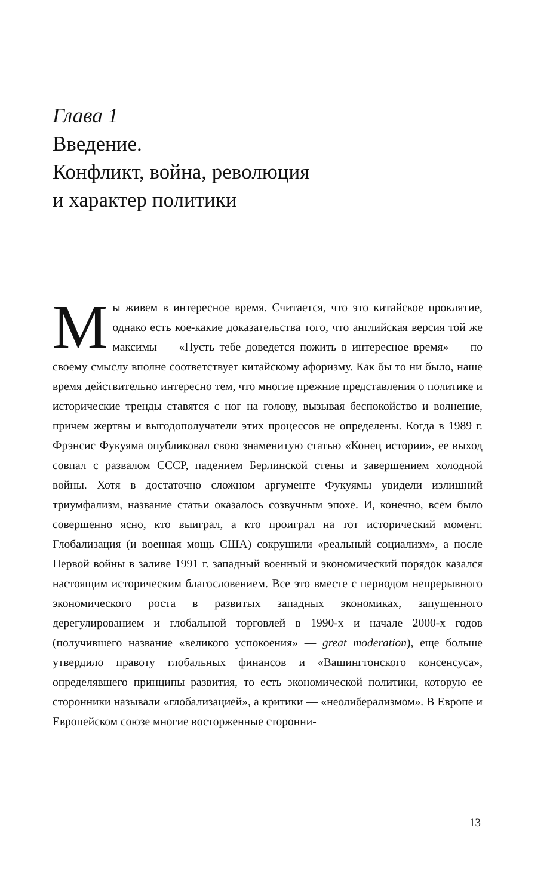Глава 1
Введение.
Конфликт, война, революция
и характер политики
Мы живем в интересное время. Считается, что это китайское проклятие, однако есть кое-какие доказательства того, что английская версия той же максимы — «Пусть тебе доведется пожить в интересное время» — по своему смыслу вполне соответствует китайскому афоризму. Как бы то ни было, наше время действительно интересно тем, что многие прежние представления о политике и исторические тренды ставятся с ног на голову, вызывая беспокойство и волнение, причем жертвы и выгодополучатели этих процессов не определены. Когда в 1989 г. Фрэнсис Фукуяма опубликовал свою знаменитую статью «Конец истории», ее выход совпал с развалом СССР, падением Берлинской стены и завершением холодной войны. Хотя в достаточно сложном аргументе Фукуямы увидели излишний триумфализм, название статьи оказалось созвучным эпохе. И, конечно, всем было совершенно ясно, кто выиграл, а кто проиграл на тот исторический момент. Глобализация (и военная мощь США) сокрушили «реальный социализм», а после Первой войны в заливе 1991 г. западный военный и экономический порядок казался настоящим историческим благословением. Все это вместе с периодом непрерывного экономического роста в развитых западных экономиках, запущенного дерегулированием и глобальной торговлей в 1990-х и начале 2000-х годов (получившего название «великого успокоения» — great moderation), еще больше утвердило правоту глобальных финансов и «Вашингтонского консенсуса», определявшего принципы развития, то есть экономической политики, которую ее сторонники называли «глобализацией», а критики — «неолиберализмом». В Европе и Европейском союзе многие восторженные сторонни-
13